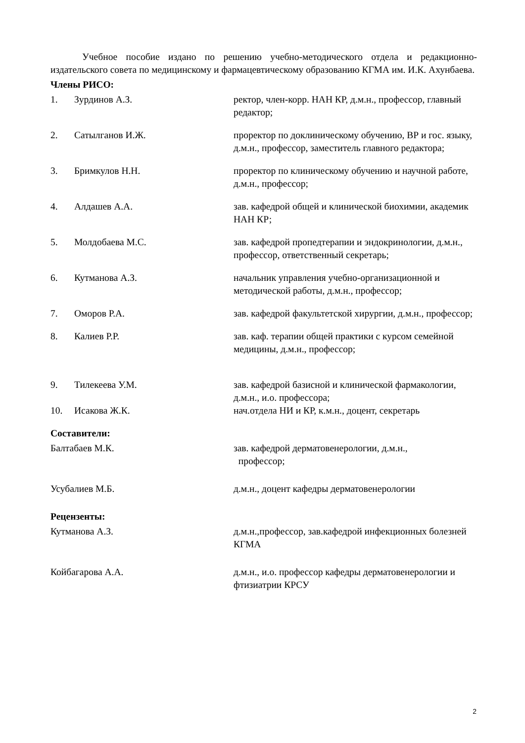Учебное пособие издано по решению учебно-методического отдела и редакционно-издательского совета по медицинскому и фармацевтическому образованию КГМА им. И.К. Ахунбаева.
Члены РИСО:
1. Зурдинов А.З. ректор, член-корр. НАН КР, д.м.н., профессор, главный редактор;
2. Сатылганов И.Ж. проректор по доклиническому обучению, ВР и гос. языку, д.м.н., профессор, заместитель главного редактора;
3. Бримкулов Н.Н. проректор по клиническому обучению и научной работе, д.м.н., профессор;
4. Алдашев А.А. зав. кафедрой общей и клинической биохимии, академик НАН КР;
5. Молдобаева М.С. зав. кафедрой пропедтерапии и эндокринологии, д.м.н., профессор, ответственный секретарь;
6. Кутманова А.З. начальник управления учебно-организационной и методической работы, д.м.н., профессор;
7. Оморов Р.А. зав. кафедрой факультетской хирургии, д.м.н., профессор;
8. Калиев Р.Р. зав. каф. терапии общей практики с курсом семейной медицины, д.м.н., профессор;
9. Тилекеева У.М. зав. кафедрой базисной и клинической фармакологии, д.м.н., и.о. профессора;
10. Исакова Ж.К. нач.отдела НИ и КР, к.м.н., доцент, секретарь
Составители:
Балтабаев М.К. зав. кафедрой дерматовенерологии, д.м.н.,
профессор;
Усубалиев М.Б. д.м.н., доцент кафедры дерматовенерологии
Рецензенты:
Кутманова А.З. д.м.н.,профессор, зав.кафедрой инфекционных болезней КГМА
Койбагарова А.А. д.м.н., и.о. профессор кафедры дерматовенерологии и фтизиатрии КРСУ
2